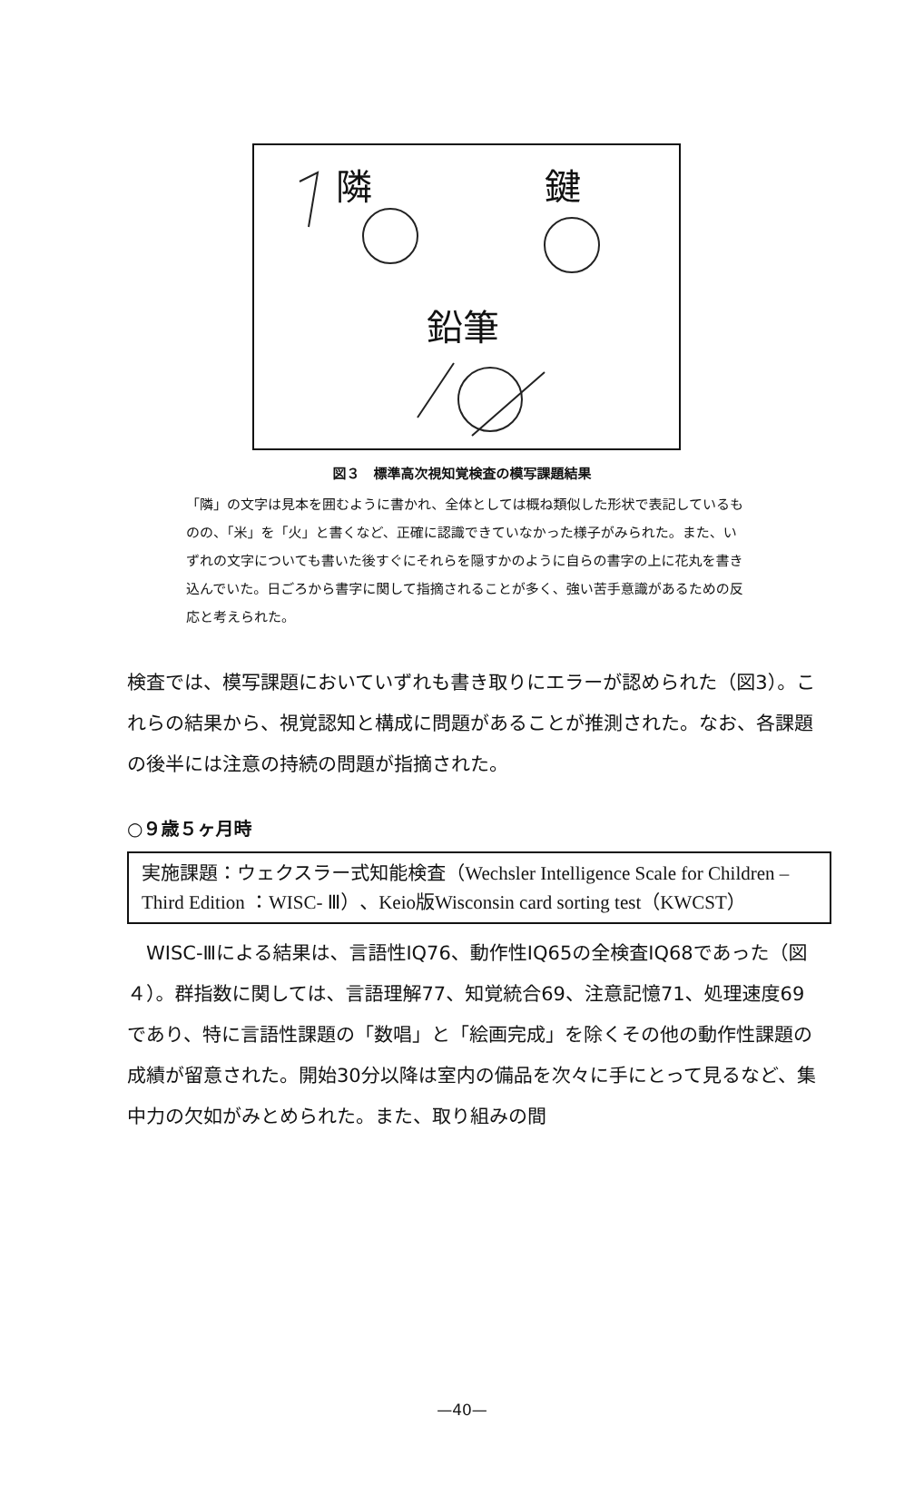隣
鍵
鉛筆
図３　標準高次視知覚検査の模写課題結果
「隣」の文字は見本を囲むように書かれ、全体としては概ね類似した形状で表記しているものの、「米」を「火」と書くなど、正確に認識できていなかった様子がみられた。また、いずれの文字についても書いた後すぐにそれらを隠すかのように自らの書字の上に花丸を書き込んでいた。日ごろから書字に関して指摘されることが多く、強い苦手意識があるための反応と考えられた。
検査では、模写課題においていずれも書き取りにエラーが認められた（図3）。これらの結果から、視覚認知と構成に問題があることが推測された。なお、各課題の後半には注意の持続の問題が指摘された。
○９歳５ヶ月時
実施課題：ウェクスラー式知能検査（Wechsler Intelligence Scale for Children – Third Edition ：WISC- Ⅲ）、Keio版Wisconsin card sorting test（KWCST）
　WISC-Ⅲによる結果は、言語性IQ76、動作性IQ65の全検査IQ68であった（図４）。群指数に関しては、言語理解77、知覚統合69、注意記憶71、処理速度69であり、特に言語性課題の「数唱」と「絵画完成」を除くその他の動作性課題の成績が留意された。開始30分以降は室内の備品を次々に手にとって見るなど、集中力の欠如がみとめられた。また、取り組みの間
—40—